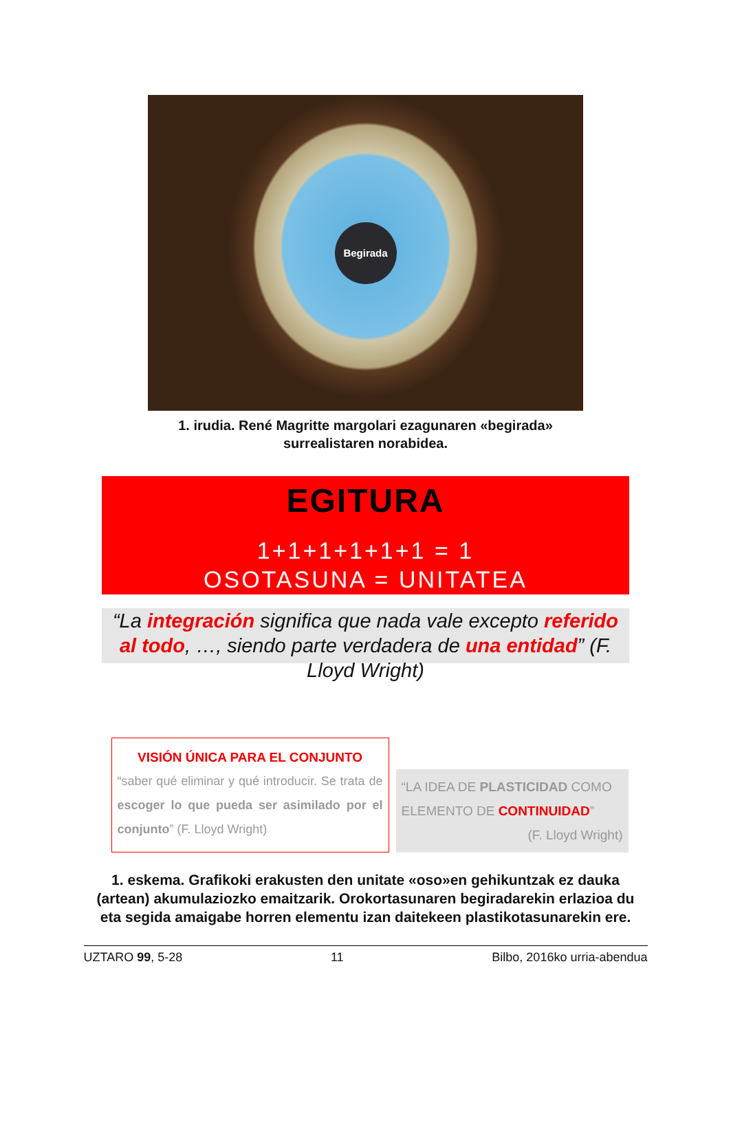Begirada
1. irudia. René Magritte margolari ezagunaren «begirada»
surrealistaren norabidea.
EGITURA
1+1+1+1+1+1 = 1
OSOTASUNA = UNITATEA
“La integración significa que nada vale excepto referido al todo, …, siendo parte verdadera de una entidad” (F. Lloyd Wright)
VISIÓN ÚNICA PARA EL CONJUNTO
“saber qué eliminar y qué introducir. Se trata de escoger lo que pueda ser asimilado por el conjunto” (F. Lloyd Wright)
“LA IDEA DE PLASTICIDAD COMO ELEMENTO DE CONTINUIDAD”
(F. Lloyd Wright)
1. eskema. Grafikoki erakusten den unitate «oso»en gehikuntzak ez dauka (artean) akumulaziozko emaitzarik. Orokortasunaren begiradarekin erlazioa du eta segida amaigabe horren elementu izan daitekeen plastikotasunarekin ere.
UZTARO 99, 5-28 11 Bilbo, 2016ko urria-abendua